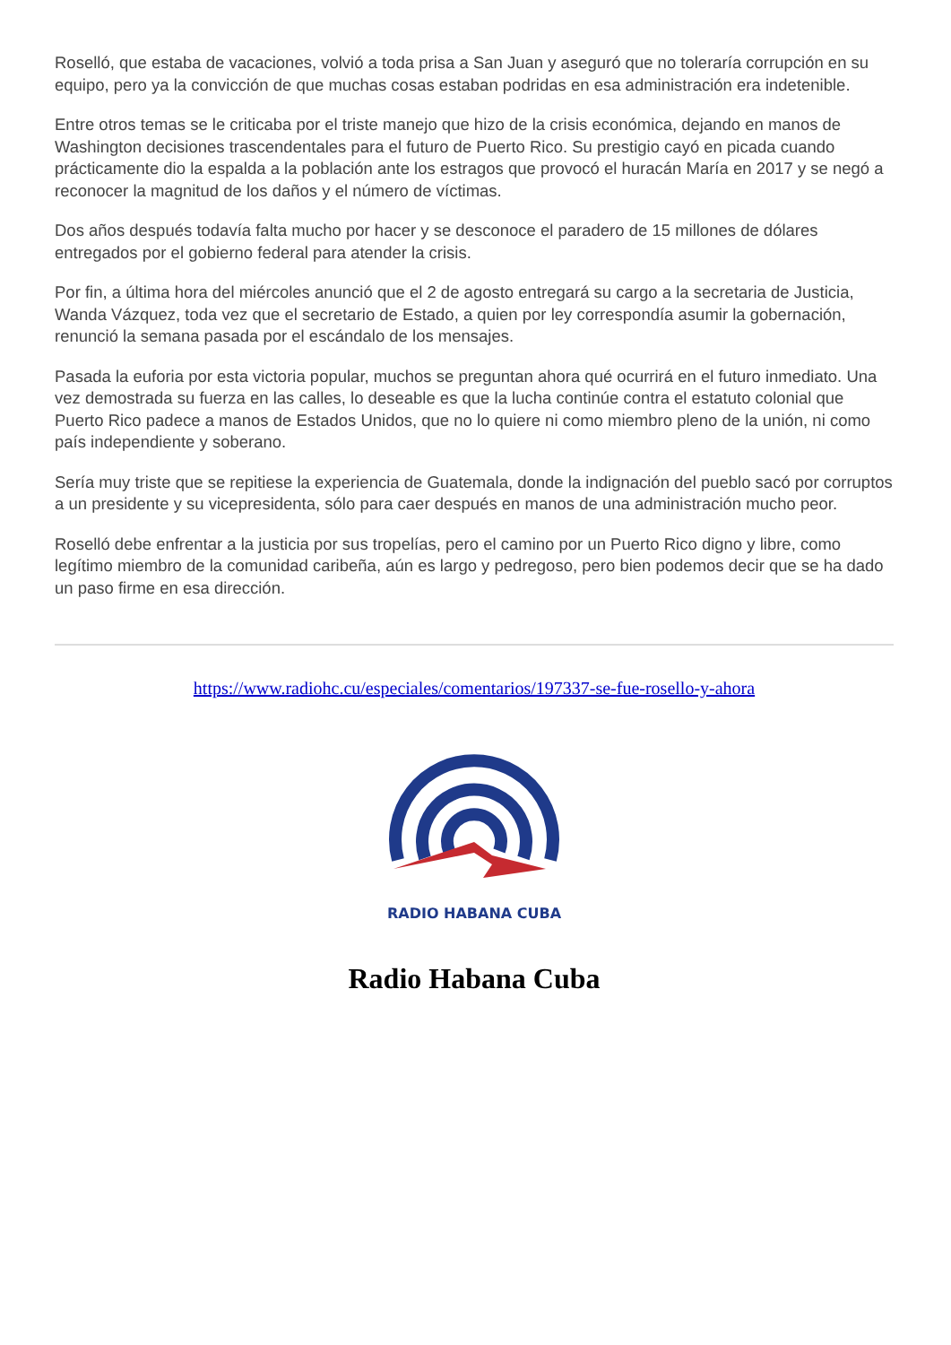Roselló, que estaba de vacaciones, volvió a toda prisa a San Juan y aseguró que no toleraría corrupción en su equipo, pero ya la convicción de que muchas cosas estaban podridas en esa administración era indetenible.
Entre otros temas se le criticaba por el triste manejo que hizo de la crisis económica, dejando en manos de Washington decisiones trascendentales para el futuro de Puerto Rico. Su prestigio cayó en picada cuando prácticamente dio la espalda a la población ante los estragos que provocó el huracán María en 2017 y se negó a reconocer la magnitud de los daños y el número de víctimas.
Dos años después todavía falta mucho por hacer y se desconoce el paradero de 15 millones de dólares entregados por el gobierno federal para atender la crisis.
Por fin, a última hora del miércoles anunció que el 2 de agosto entregará su cargo a la secretaria de Justicia, Wanda Vázquez, toda vez que el secretario de Estado, a quien por ley correspondía asumir la gobernación, renunció la semana pasada por el escándalo de los mensajes.
Pasada la euforia por esta victoria popular, muchos se preguntan ahora qué ocurrirá en el futuro inmediato. Una vez demostrada su fuerza en las calles, lo deseable es que la lucha continúe contra el estatuto colonial que Puerto Rico padece a manos de Estados Unidos, que no lo quiere ni como miembro pleno de la unión, ni como país independiente y soberano.
Sería muy triste que se repitiese la experiencia de Guatemala, donde la indignación del pueblo sacó por corruptos a un presidente y su vicepresidenta, sólo para caer después en manos de una administración mucho peor.
Roselló debe enfrentar a la justicia por sus tropelías, pero el camino por un Puerto Rico digno y libre, como legítimo miembro de la comunidad caribeña, aún es largo y pedregoso, pero bien podemos decir que se ha dado un paso firme en esa dirección.
https://www.radiohc.cu/especiales/comentarios/197337-se-fue-rosello-y-ahora
RADIO HABANA CUBA
Radio Habana Cuba